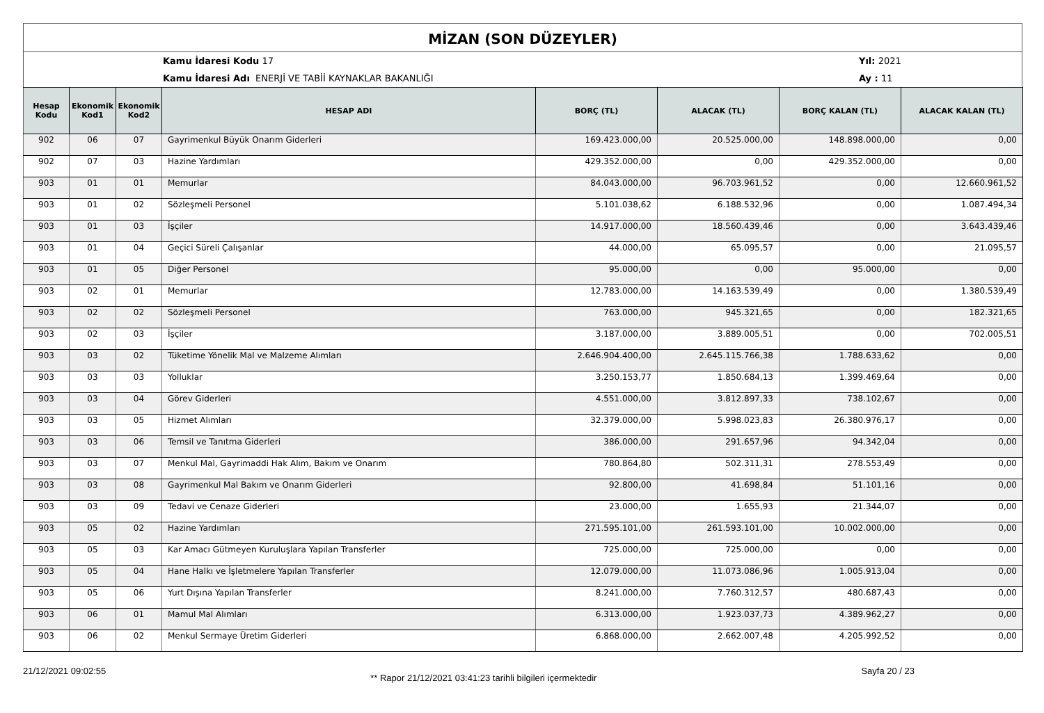MİZAN (SON DÜZEYLER)
Kamu İdaresi Kodu 17
Kamu İdaresi Adı ENERJİ VE TABİİ KAYNAKLAR BAKANLIĞI
Yıl: 2021
Ay : 11
| Hesap Kodu | Ekonomik Kod1 | Ekonomik Kod2 | HESAP ADI | BORÇ (TL) | ALACAK (TL) | BORÇ KALAN (TL) | ALACAK KALAN (TL) |
| --- | --- | --- | --- | --- | --- | --- | --- |
| 902 | 06 | 07 | Gayrimenkul Büyük Onarım Giderleri | 169.423.000,00 | 20.525.000,00 | 148.898.000,00 | 0,00 |
| 902 | 07 | 03 | Hazine Yardımları | 429.352.000,00 | 0,00 | 429.352.000,00 | 0,00 |
| 903 | 01 | 01 | Memurlar | 84.043.000,00 | 96.703.961,52 | 0,00 | 12.660.961,52 |
| 903 | 01 | 02 | Sözleşmeli Personel | 5.101.038,62 | 6.188.532,96 | 0,00 | 1.087.494,34 |
| 903 | 01 | 03 | İşçiler | 14.917.000,00 | 18.560.439,46 | 0,00 | 3.643.439,46 |
| 903 | 01 | 04 | Geçici Süreli Çalışanlar | 44.000,00 | 65.095,57 | 0,00 | 21.095,57 |
| 903 | 01 | 05 | Diğer Personel | 95.000,00 | 0,00 | 95.000,00 | 0,00 |
| 903 | 02 | 01 | Memurlar | 12.783.000,00 | 14.163.539,49 | 0,00 | 1.380.539,49 |
| 903 | 02 | 02 | Sözleşmeli Personel | 763.000,00 | 945.321,65 | 0,00 | 182.321,65 |
| 903 | 02 | 03 | İşçiler | 3.187.000,00 | 3.889.005,51 | 0,00 | 702.005,51 |
| 903 | 03 | 02 | Tüketime Yönelik Mal ve Malzeme Alımları | 2.646.904.400,00 | 2.645.115.766,38 | 1.788.633,62 | 0,00 |
| 903 | 03 | 03 | Yolluklar | 3.250.153,77 | 1.850.684,13 | 1.399.469,64 | 0,00 |
| 903 | 03 | 04 | Görev Giderleri | 4.551.000,00 | 3.812.897,33 | 738.102,67 | 0,00 |
| 903 | 03 | 05 | Hizmet Alımları | 32.379.000,00 | 5.998.023,83 | 26.380.976,17 | 0,00 |
| 903 | 03 | 06 | Temsil ve Tanıtma Giderleri | 386.000,00 | 291.657,96 | 94.342,04 | 0,00 |
| 903 | 03 | 07 | Menkul Mal, Gayrimaddi Hak Alım, Bakım ve Onarım | 780.864,80 | 502.311,31 | 278.553,49 | 0,00 |
| 903 | 03 | 08 | Gayrimenkul Mal Bakım ve Onarım Giderleri | 92.800,00 | 41.698,84 | 51.101,16 | 0,00 |
| 903 | 03 | 09 | Tedavi ve Cenaze Giderleri | 23.000,00 | 1.655,93 | 21.344,07 | 0,00 |
| 903 | 05 | 02 | Hazine Yardımları | 271.595.101,00 | 261.593.101,00 | 10.002.000,00 | 0,00 |
| 903 | 05 | 03 | Kar Amacı Gütmeyen Kuruluşlara Yapılan Transferler | 725.000,00 | 725.000,00 | 0,00 | 0,00 |
| 903 | 05 | 04 | Hane Halkı ve İşletmelere Yapılan Transferler | 12.079.000,00 | 11.073.086,96 | 1.005.913,04 | 0,00 |
| 903 | 05 | 06 | Yurt Dışına Yapılan Transferler | 8.241.000,00 | 7.760.312,57 | 480.687,43 | 0,00 |
| 903 | 06 | 01 | Mamul Mal Alımları | 6.313.000,00 | 1.923.037,73 | 4.389.962,27 | 0,00 |
| 903 | 06 | 02 | Menkul Sermaye Üretim Giderleri | 6.868.000,00 | 2.662.007,48 | 4.205.992,52 | 0,00 |
21/12/2021 09:02:55 ** Rapor 21/12/2021 03:41:23 tarihli bilgileri içermektedir Sayfa 20 / 23